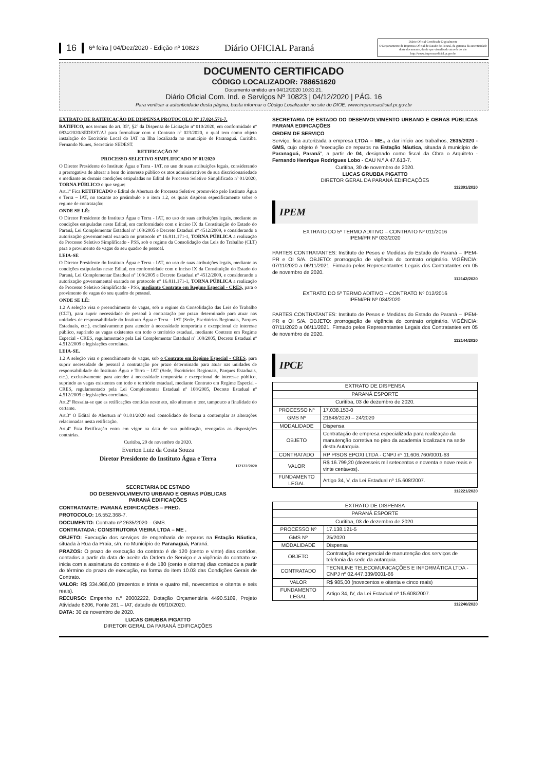16 6ª feira | 04/Dez/2020 - Edição nº 10823 Diário OFICIAL Paraná
Diário Oficial Certificado Digitalmente
O Departamento de Imprensa Oficial do Estado do Paraná, da garantia da autenticidade deste documento, desde que visualizado através do site http://www.imprensaoficial.pr.gov.br
DOCUMENTO CERTIFICADO
CÓDIGO LOCALIZADOR: 788651620
Documento emitido em 04/12/2020 10:31:21.
Diário Oficial Com. Ind. e Serviços Nº 10823 | 04/12/2020 | PÁG. 16
Para verificar a autenticidade desta página, basta informar o Código Localizador no site do DIOE. www.imprensaoficial.pr.gov.br
EXTRATO DE RATIFICAÇÃO DE DISPENSA PROTOCOLO Nº 17.024.571-7.
RATIFICO, nos termos do art. 35º, §2º da Dispensa de Licitação nº 010/2020, em conformidade nº 0834/2020/SEDEST/AJ para formalizar com o Contrato nº 023/2020, o qual tem como objeto instalação do Escritório Local do IAT na Ilha localizada no município de Paranaguá. Curitiba. Fernando Nunes, Secretário SEDEST.
RETIFICAÇÃO Nº
PROCESSO SELETIVO SIMPLIFICADO Nº 01/2020
O Diretor Presidente do Instituto Água e Terra - IAT, no uso de suas atribuições legais, considerando a prerrogativa de alterar a bem do interesse público os atos administrativos de sua discricionariedade e mediante as demais condições estipuladas no Edital de Processo Seletivo Simplificado nº 01/2020, TORNA PÚBLICO o que segue:
Art.1º Fica RETIFICADO o Edital de Abertura do Processo Seletivo promovido pelo Instituto Água e Terra – IAT, no tocante ao preâmbulo e o item 1.2, os quais dispõem especificamente sobre o regime de contratação:
ONDE SE LÊ:
O Diretor Presidente do Instituto Água e Terra - IAT, no uso de suas atribuições legais, mediante as condições estipuladas neste Edital, em conformidade com o inciso IX da Constituição do Estado do Paraná, Lei Complementar Estadual nº 108/2005 e Decreto Estadual nº 4512/2009, e considerando a autorização governamental exarada no protocolo nº 16.811.171-1, TORNA PÚBLICA a realização de Processo Seletivo Simplificado - PSS, sob o regime da Consolidação das Leis do Trabalho (CLT) para o provimento de vagas do seu quadro de pessoal.
LEIA-SE
O Diretor Presidente do Instituto Água e Terra - IAT, no uso de suas atribuições legais, mediante as condições estipuladas neste Edital, em conformidade com o inciso IX da Constituição do Estado do Paraná, Lei Complementar Estadual nº 108/2005 e Decreto Estadual nº 4512/2009, e considerando a autorização governamental exarada no protocolo nº 16.811.171-1, TORNA PÚBLICA a realização de Processo Seletivo Simplificado - PSS, mediante Contrato em Regime Especial - CRES, para o provimento de vagas do seu quadro de pessoal.
ONDE SE LÊ:
1.2 A seleção visa o preenchimento de vagas, sob o regime da Consolidação das Leis do Trabalho (CLT), para suprir necessidade de pessoal à contratação por prazo determinado para atuar nas unidades de responsabilidade do Instituto Água e Terra – IAT (Sede, Escritórios Regionais, Parques Estaduais, etc.), exclusivamente para atender à necessidade temporária e excepcional de interesse público, suprindo as vagas existentes em todo o território estadual, mediante Contrato em Regime Especial - CRES, regulamentado pela Lei Complementar Estadual nº 108/2005, Decreto Estadual nº 4.512/2009 e legislações correlatas.
LEIA-SE.
1.2 A seleção visa o preenchimento de vagas, sob o Contrato em Regime Especial - CRES, para suprir necessidade de pessoal à contratação por prazo determinado para atuar nas unidades de responsabilidade do Instituto Água e Terra – IAT (Sede, Escritórios Regionais, Parques Estaduais, etc.), exclusivamente para atender à necessidade temporária e excepcional de interesse público, suprindo as vagas existentes em todo o território estadual, mediante Contrato em Regime Especial - CRES, regulamentado pela Lei Complementar Estadual nº 108/2005, Decreto Estadual nº 4.512/2009 e legislações correlatas.
Art.2º Ressalta-se que as retificações contidas neste ato, não alteram o teor, tampouco a finalidade do certame.
Art.3º O Edital de Abertura nº 01.01/2020 será consolidado de forma a contemplar as alterações relacionadas nesta retificação.
Art.4º Esta Retificação entra em vigor na data de sua publicação, revogadas as disposições contrárias.
Curitiba, 20 de novembro de 2020.
Everton Luiz da Costa Souza
Diretor Presidente do Instituto Água e Terra
112122/2020
SECRETARIA DE ESTADO
DO DESENVOLVIMENTO URBANO E OBRAS PÚBLICAS
PARANÁ EDIFICAÇÕES
CONTRATANTE: PARANÁ EDIFICAÇÕES – PRED.
PROTOCOLO: 16.552.368-7.
DOCUMENTO: Contrato nº 2635/2020 – GMS.
CONTRATADA: CONSTRUTORA VIEIRA LTDA – ME .
OBJETO: Execução dos serviços de engenharia de reparos na Estação Náutica, situada à Rua da Praia, s/n, no Município de Paranaguá, Paraná.
PRAZOS: O prazo de execução do contrato é de 120 (cento e vinte) dias corridos, contados a partir da data de aceite da Ordem de Serviço e a vigência do contrato se inicia com a assinatura do contrato e é de 180 (cento e oitenta) dias contados a partir do término do prazo de execução, na forma do item 10.03 das Condições Gerais de Contrato.
VALOR: R$ 334.986,00 (trezentos e trinta e quatro mil, novecentos e oitenta e seis reais).
RECURSO: Empenho n.º 20002222, Dotação Orçamentária 4490.5109, Projeto Atividade 6206, Fonte 281 – IAT, datado de 09/10/2020.
DATA: 30 de novembro de 2020.
LUCAS GRUBBA PIGATTO
DIRETOR GERAL DA PARANÁ EDIFICAÇÕES
SECRETARIA DE ESTADO DO DESENVOLVIMENTO URBANO E OBRAS PÚBLICAS PARANÁ EDIFICAÇÕES
ORDEM DE SERVIÇO
Serviço, fica autorizada a empresa LTDA – ME., a dar início aos trabalhos, 2635/2020 - GMS, cujo objeto é "execução de reparos na Estação Náutica, situada à município de Paranaguá, Paraná", a partir de 04, designado como fiscal da Obra o Arquiteto - Fernando Henrique Rodrigues Lobo - CAU N.º A 47.613-7.
Curitiba, 30 de novembro de 2020.
LUCAS GRUBBA PIGATTO
DIRETOR GERAL DA PARANÁ EDIFICAÇÕES
112301/2020
IPEM
EXTRATO DO 5º TERMO ADITIVO – CONTRATO Nº 011/2016
IPEM/PR Nº 033/2020
PARTES CONTRATANTES: Instituto de Pesos e Medidas do Estado do Paraná – IPEM-PR e OI S/A. OBJETO: prorrogação de vigência do contrato originário. VIGÊNCIA: 07/11/2020 a 06/11/2021. Firmado pelos Representantes Legais dos Contratantes em 05 de novembro de 2020.
112142/2020
EXTRATO DO 5º TERMO ADITIVO – CONTRATO Nº 012/2016
IPEM/PR Nº 034/2020
PARTES CONTRATANTES: Instituto de Pesos e Medidas do Estado do Paraná – IPEM-PR e OI S/A. OBJETO: prorrogação de vigência do contrato originário. VIGÊNCIA: 07/11/2020 a 06/11/2021. Firmado pelos Representantes Legais dos Contratantes em 05 de novembro de 2020.
112144/2020
IPCE
| EXTRATO DE DISPENSA | |
| PARANÁ ESPORTE | |
| Curitiba, 03 de dezembro de 2020. | |
| PROCESSO Nº | 17.038.153-0 |
| GMS Nº | 21648/2020 – 24/2020 |
| MODALIDADE | Dispensa |
| OBJETO | Contratação de empresa especializada para realização da manutenção corretiva no piso da academia localizada na sede desta Autarquia. |
| CONTRATADO | RP PISOS EPOXI LTDA - CNPJ nº 11.606.760/0001-63 |
| VALOR | R$ 16.799,20 (dezesseis mil setecentos e noventa e nove reais e vinte centavos). |
| FUNDAMENTO LEGAL | Artigo 34, V, da Lei Estadual nº 15.608/2007. |
112221/2020
| EXTRATO DE DISPENSA | |
| PARANÁ ESPORTE | |
| Curitiba, 03 de dezembro de 2020. | |
| PROCESSO Nº | 17.138.121-5 |
| GMS Nº | 25/2020 |
| MODALIDADE | Dispensa |
| OBJETO | Contratação emergencial de manutenção dos serviços de telefonia da sede da autarquia. |
| CONTRATADO | TECNILINE TELECOMUNICAÇÕES E INFORMÁTICA LTDA - CNPJ nº 02.447.339/0001-66 |
| VALOR | R$ 985,00 (novecentos e oitenta e cinco reais) |
| FUNDAMENTO LEGAL | Artigo 34, IV, da Lei Estadual nº 15.608/2007. |
112240/2020